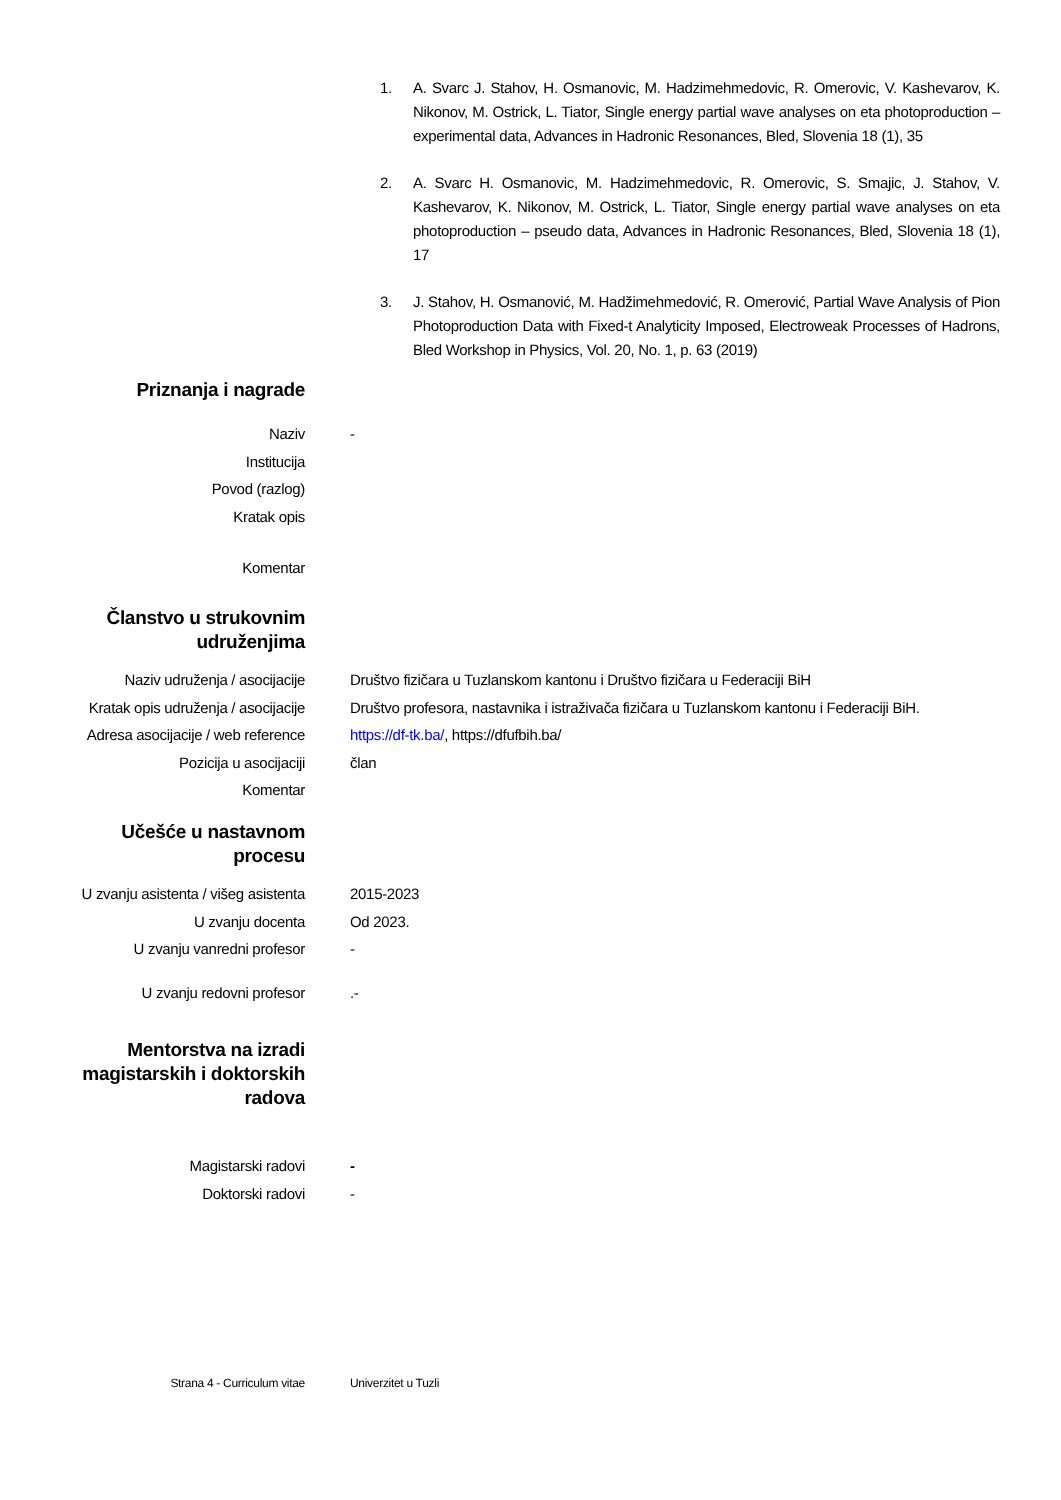1. A. Svarc J. Stahov, H. Osmanovic, M. Hadzimehmedovic, R. Omerovic, V. Kashevarov, K. Nikonov, M. Ostrick, L. Tiator, Single energy partial wave analyses on eta photoproduction – experimental data, Advances in Hadronic Resonances, Bled, Slovenia 18 (1), 35
2. A. Svarc H. Osmanovic, M. Hadzimehmedovic, R. Omerovic, S. Smajic, J. Stahov, V. Kashevarov, K. Nikonov, M. Ostrick, L. Tiator, Single energy partial wave analyses on eta photoproduction – pseudo data, Advances in Hadronic Resonances, Bled, Slovenia 18 (1), 17
3. J. Stahov, H. Osmanović, M. Hadžimehmedović, R. Omerović, Partial Wave Analysis of Pion Photoproduction Data with Fixed-t Analyticity Imposed, Electroweak Processes of Hadrons, Bled Workshop in Physics, Vol. 20, No. 1, p. 63 (2019)
Priznanja i nagrade
Naziv -
Institucija
Povod (razlog)
Kratak opis
Komentar
Članstvo u strukovnim udruženjima
Naziv udruženja / asocijacije Društvo fizičara u Tuzlanskom kantonu i Društvo fizičara u Federaciji BiH
Kratak opis udruženja / asocijacije Društvo profesora, nastavnika i istraživača fizičara u Tuzlanskom kantonu i Federaciji BiH.
Adresa asocijacije / web reference https://df-tk.ba/, https://dfufbih.ba/
Pozicija u asocijaciji član
Komentar
Učešće u nastavnom procesu
U zvanju asistenta / višeg asistenta 2015-2023
U zvanju docenta Od 2023.
U zvanju vanredni profesor -
U zvanju redovni profesor.-
Mentorstva na izradi magistarskih i doktorskih radova
Magistarski radovi -
Doktorski radovi -
Strana 4 - Curriculum vitae Univerzitet u Tuzli